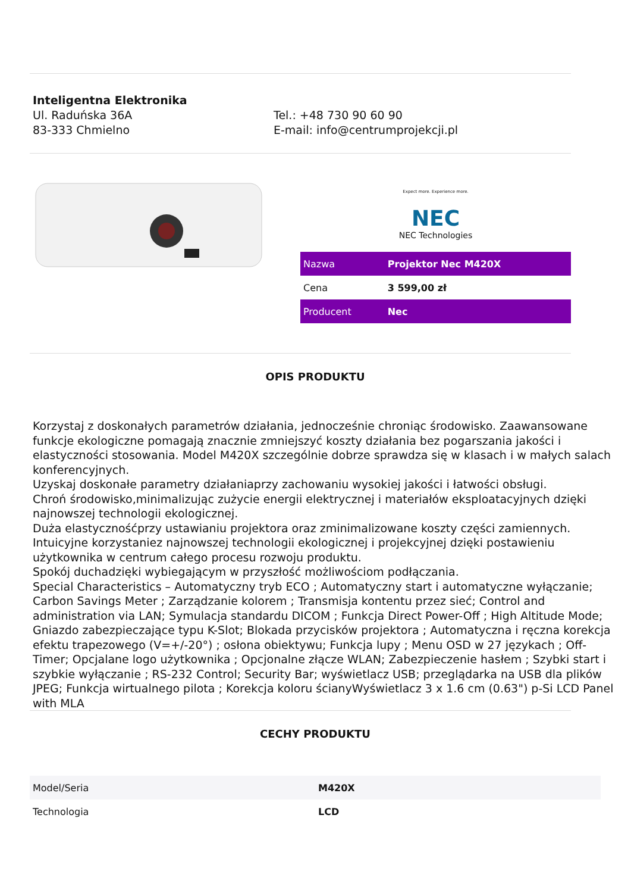Inteligentna Elektronika
Ul. Raduńska 36A
83-333 Chmielno
Tel.: +48 730 90 60 90
E-mail: info@centrumprojekcji.pl
Expect more. Experience more.
NEC
NEC Technologies
| Nazwa | Projektor Nec M420X |
| Cena | 3 599,00 zł |
| Producent | Nec |
OPIS PRODUKTU
Korzystaj z doskonałych parametrów działania, jednocześnie chroniąc środowisko. Zaawansowane funkcje ekologiczne pomagają znacznie zmniejszyć koszty działania bez pogarszania jakości i elastyczności stosowania. Model M420X szczególnie dobrze sprawdza się w klasach i w małych salach konferencyjnych.
Uzyskaj doskonałe parametry działaniaprzy zachowaniu wysokiej jakości i łatwości obsługi.
Chroń środowisko,minimalizując zużycie energii elektrycznej i materiałów eksploatacyjnych dzięki najnowszej technologii ekologicznej.
Duża elastycznośćprzy ustawianiu projektora oraz zminimalizowane koszty części zamiennych.
Intuicyjne korzystaniez najnowszej technologii ekologicznej i projekcyjnej dzięki postawieniu użytkownika w centrum całego procesu rozwoju produktu.
Spokój duchadzięki wybiegającym w przyszłość możliwościom podłączania.
Special Characteristics – Automatyczny tryb ECO ; Automatyczny start i automatyczne wyłączanie; Carbon Savings Meter ; Zarządzanie kolorem ; Transmisja kontentu przez sieć; Control and administration via LAN; Symulacja standardu DICOM ; Funkcja Direct Power-Off ; High Altitude Mode; Gniazdo zabezpieczające typu K-Slot; Blokada przycisków projektora ; Automatyczna i ręczna korekcja efektu trapezowego (V=+/-20°) ; osłona obiektywu; Funkcja lupy ; Menu OSD w 27 językach ; Off-Timer; Opcjalane logo użytkownika ; Opcjonalne złącze WLAN; Zabezpieczenie hasłem ; Szybki start i szybkie wyłączanie ; RS-232 Control; Security Bar; wyświetlacz USB; przeglądarka na USB dla plików JPEG; Funkcja wirtualnego pilota ; Korekcja koloru ścianyWyświetlacz 3 x 1.6 cm (0.63") p-Si LCD Panel with MLA
CECHY PRODUKTU
| Model/Seria | M420X |
| Technologia | LCD |